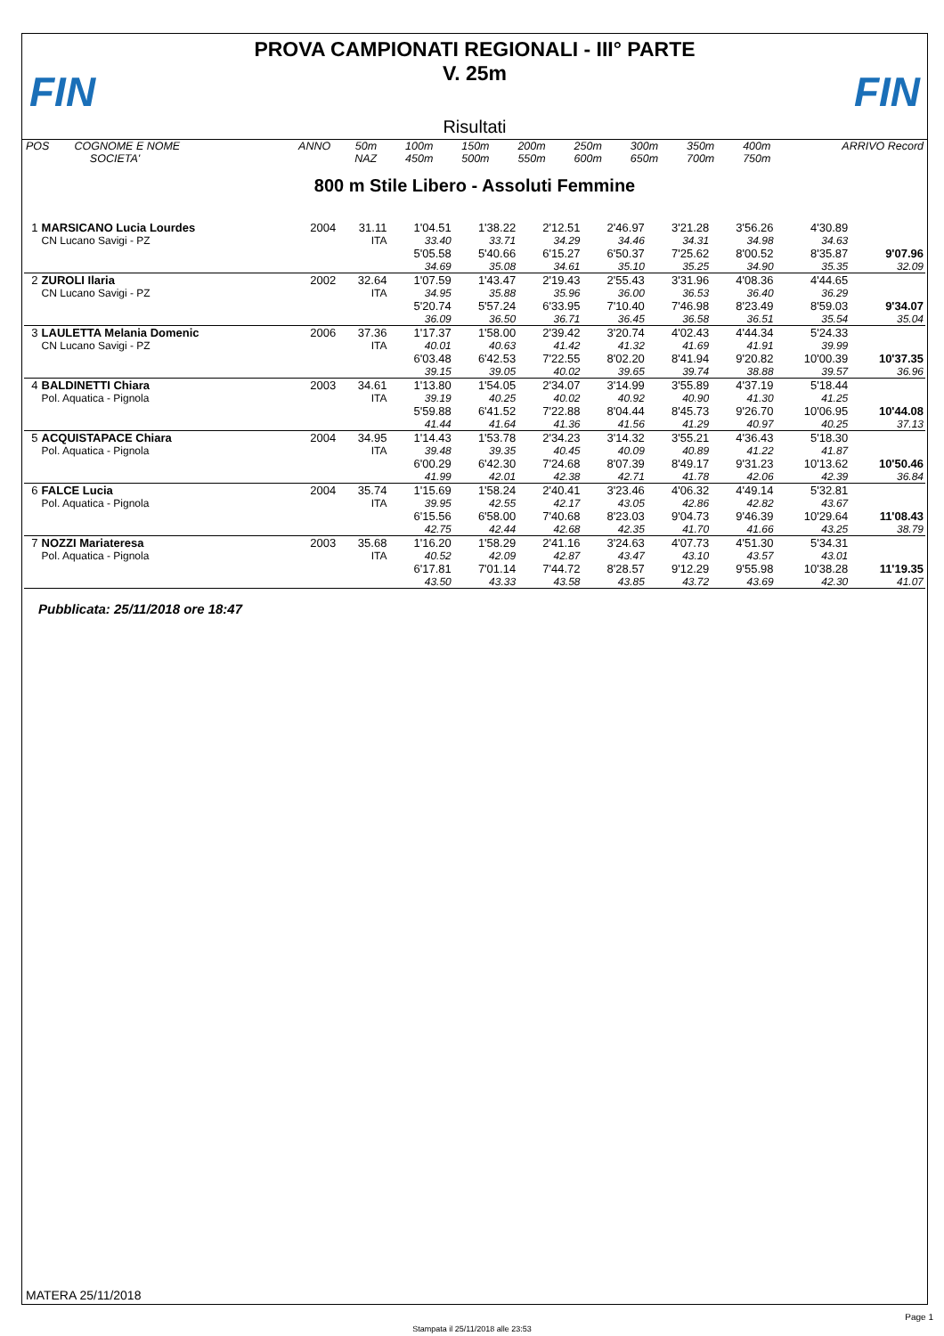FIN FIN
PROVA CAMPIONATI REGIONALI - III° PARTE
V. 25m
Risultati
| POS | COGNOME E NOME | ANNO | 50m | 100m | 150m | 200m | 250m | 300m | 350m | 400m | ARRIVO Record |
| | SOCIETA' | | NAZ | 450m | 500m | 550m | 600m | 650m | 700m | 750m | |
800 m Stile Libero - Assoluti Femmine
| 1 | MARSICANO Lucia Lourdes | 2004 | 31.11 | 1'04.51 | 1'38.22 | 2'12.51 | 2'46.97 | 3'21.28 | 3'56.26 | 4'30.89 | |
| | CN Lucano Savigi - PZ | | ITA | 33.40 | 33.71 | 34.29 | 34.46 | 34.31 | 34.98 | 34.63 | |
| | | | | 5'05.58 | 5'40.66 | 6'15.27 | 6'50.37 | 7'25.62 | 8'00.52 | 8'35.87 | 9'07.96 |
| | | | | 34.69 | 35.08 | 34.61 | 35.10 | 35.25 | 34.90 | 35.35 | 32.09 |
| 2 | ZUROLI Ilaria | 2002 | 32.64 | 1'07.59 | 1'43.47 | 2'19.43 | 2'55.43 | 3'31.96 | 4'08.36 | 4'44.65 | |
| | CN Lucano Savigi - PZ | | ITA | 34.95 | 35.88 | 35.96 | 36.00 | 36.53 | 36.40 | 36.29 | |
| | | | | 5'20.74 | 5'57.24 | 6'33.95 | 7'10.40 | 7'46.98 | 8'23.49 | 8'59.03 | 9'34.07 |
| | | | | 36.09 | 36.50 | 36.71 | 36.45 | 36.58 | 36.51 | 35.54 | 35.04 |
| 3 | LAULETTA Melania Domenic | 2006 | 37.36 | 1'17.37 | 1'58.00 | 2'39.42 | 3'20.74 | 4'02.43 | 4'44.34 | 5'24.33 | |
| | CN Lucano Savigi - PZ | | ITA | 40.01 | 40.63 | 41.42 | 41.32 | 41.69 | 41.91 | 39.99 | |
| | | | | 6'03.48 | 6'42.53 | 7'22.55 | 8'02.20 | 8'41.94 | 9'20.82 | 10'00.39 | 10'37.35 |
| | | | | 39.15 | 39.05 | 40.02 | 39.65 | 39.74 | 38.88 | 39.57 | 36.96 |
| 4 | BALDINETTI Chiara | 2003 | 34.61 | 1'13.80 | 1'54.05 | 2'34.07 | 3'14.99 | 3'55.89 | 4'37.19 | 5'18.44 | |
| | Pol. Aquatica - Pignola | | ITA | 39.19 | 40.25 | 40.02 | 40.92 | 40.90 | 41.30 | 41.25 | |
| | | | | 5'59.88 | 6'41.52 | 7'22.88 | 8'04.44 | 8'45.73 | 9'26.70 | 10'06.95 | 10'44.08 |
| | | | | 41.44 | 41.64 | 41.36 | 41.56 | 41.29 | 40.97 | 40.25 | 37.13 |
| 5 | ACQUISTAPACE Chiara | 2004 | 34.95 | 1'14.43 | 1'53.78 | 2'34.23 | 3'14.32 | 3'55.21 | 4'36.43 | 5'18.30 | |
| | Pol. Aquatica - Pignola | | ITA | 39.48 | 39.35 | 40.45 | 40.09 | 40.89 | 41.22 | 41.87 | |
| | | | | 6'00.29 | 6'42.30 | 7'24.68 | 8'07.39 | 8'49.17 | 9'31.23 | 10'13.62 | 10'50.46 |
| | | | | 41.99 | 42.01 | 42.38 | 42.71 | 41.78 | 42.06 | 42.39 | 36.84 |
| 6 | FALCE Lucia | 2004 | 35.74 | 1'15.69 | 1'58.24 | 2'40.41 | 3'23.46 | 4'06.32 | 4'49.14 | 5'32.81 | |
| | Pol. Aquatica - Pignola | | ITA | 39.95 | 42.55 | 42.17 | 43.05 | 42.86 | 42.82 | 43.67 | |
| | | | | 6'15.56 | 6'58.00 | 7'40.68 | 8'23.03 | 9'04.73 | 9'46.39 | 10'29.64 | 11'08.43 |
| | | | | 42.75 | 42.44 | 42.68 | 42.35 | 41.70 | 41.66 | 43.25 | 38.79 |
| 7 | NOZZI Mariateresa | 2003 | 35.68 | 1'16.20 | 1'58.29 | 2'41.16 | 3'24.63 | 4'07.73 | 4'51.30 | 5'34.31 | |
| | Pol. Aquatica - Pignola | | ITA | 40.52 | 42.09 | 42.87 | 43.47 | 43.10 | 43.57 | 43.01 | |
| | | | | 6'17.81 | 7'01.14 | 7'44.72 | 8'28.57 | 9'12.29 | 9'55.98 | 10'38.28 | 11'19.35 |
| | | | | 43.50 | 43.33 | 43.58 | 43.85 | 43.72 | 43.69 | 42.30 | 41.07 |
Pubblicata: 25/11/2018 ore 18:47
MATERA 25/11/2018
Page 1
Stampata il 25/11/2018 alle 23:53